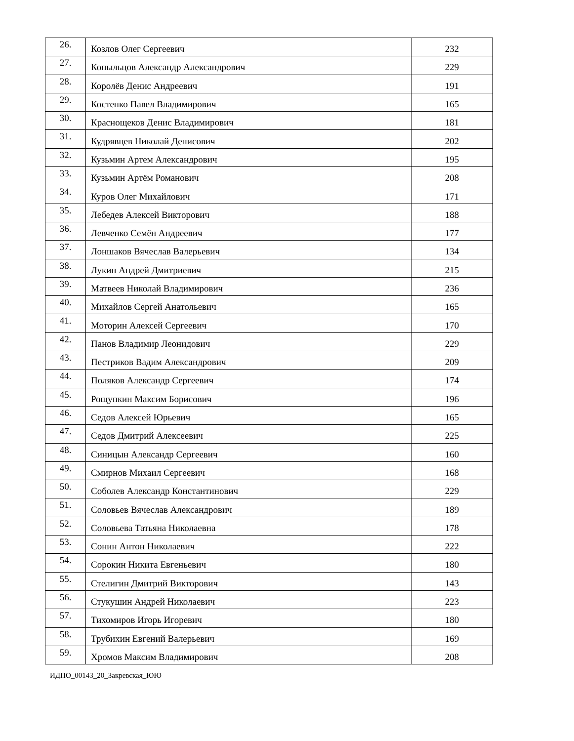| 26. | Козлов Олег Сергеевич | 232 |
| 27. | Копыльцов Александр Александрович | 229 |
| 28. | Королёв Денис Андреевич | 191 |
| 29. | Костенко Павел Владимирович | 165 |
| 30. | Краснощеков Денис Владимирович | 181 |
| 31. | Кудрявцев Николай Денисович | 202 |
| 32. | Кузьмин Артем Александрович | 195 |
| 33. | Кузьмин Артём Романович | 208 |
| 34. | Куров Олег Михайлович | 171 |
| 35. | Лебедев Алексей Викторович | 188 |
| 36. | Левченко Семён Андреевич | 177 |
| 37. | Лоншаков Вячеслав Валерьевич | 134 |
| 38. | Лукин Андрей Дмитриевич | 215 |
| 39. | Матвеев Николай Владимирович | 236 |
| 40. | Михайлов Сергей Анатольевич | 165 |
| 41. | Моторин Алексей Сергеевич | 170 |
| 42. | Панов Владимир Леонидович | 229 |
| 43. | Пестриков Вадим Александрович | 209 |
| 44. | Поляков Александр Сергеевич | 174 |
| 45. | Рощупкин Максим Борисович | 196 |
| 46. | Седов Алексей Юрьевич | 165 |
| 47. | Седов Дмитрий Алексеевич | 225 |
| 48. | Синицын Александр Сергеевич | 160 |
| 49. | Смирнов Михаил Сергеевич | 168 |
| 50. | Соболев Александр Константинович | 229 |
| 51. | Соловьев Вячеслав Александрович | 189 |
| 52. | Соловьева Татьяна Николаевна | 178 |
| 53. | Сонин Антон Николаевич | 222 |
| 54. | Сорокин Никита Евгеньевич | 180 |
| 55. | Стелигин Дмитрий Викторович | 143 |
| 56. | Стукушин Андрей Николаевич | 223 |
| 57. | Тихомиров Игорь Игоревич | 180 |
| 58. | Трубихин Евгений Валерьевич | 169 |
| 59. | Хромов Максим Владимирович | 208 |
ИДПО_00143_20_Закревская_ЮЮ